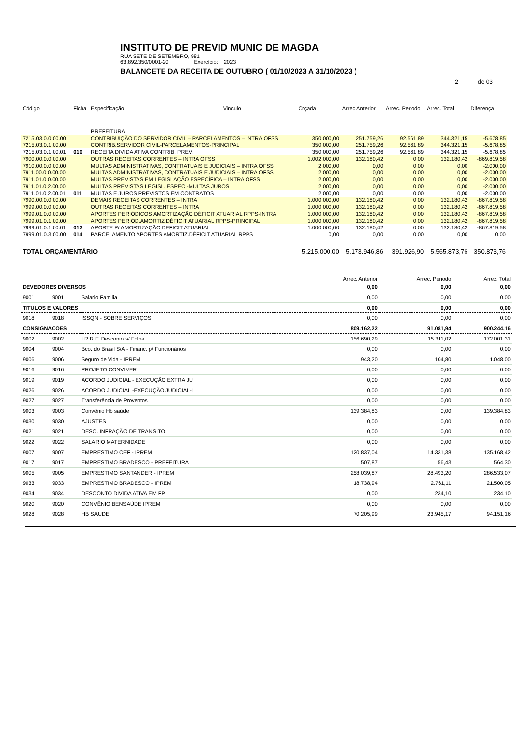INSTITUTO DE PREVID MUNIC DE MAGDA
RUA SETE DE SETEMBRO, 981
63.892.350/0001-20 Exercício: 2023
BALANCETE DA RECEITA DE OUTUBRO ( 01/10/2023 A 31/10/2023 )
2 de 03
| Código | Ficha | Especificação | Vinculo | Orçada | Arrec.Anterior | Arrec. Periodo | Arrec. Total | Diferença |
| --- | --- | --- | --- | --- | --- | --- | --- | --- |
| | | PREFEITURA | | | | | | |
| 7215.03.0.0.00.00 | | CONTRIBUIÇÃO DO SERVIDOR CIVIL – PARCELAMENTOS – INTRA OFSS | | 350.000,00 | 251.759,26 | 92.561,89 | 344.321,15 | -5.678,85 |
| 7215.03.0.1.00.00 | | CONTRIB.SERVIDOR CIVIL-PARCELAMENTOS-PRINCIPAL | | 350.000,00 | 251.759,26 | 92.561,89 | 344.321,15 | -5.678,85 |
| 7215.03.0.1.00.01 | 010 | RECEITA DIVIDA ATIVA CONTRIB. PREV. | | 350.000,00 | 251.759,26 | 92.561,89 | 344.321,15 | -5.678,85 |
| 7900.00.0.0.00.00 | | OUTRAS RECEITAS CORRENTES – INTRA OFSS | | 1.002.000,00 | 132.180,42 | 0,00 | 132.180,42 | -869.819,58 |
| 7910.00.0.0.00.00 | | MULTAS ADMINISTRATIVAS, CONTRATUAIS E JUDICIAIS – INTRA OFSS | | 2.000,00 | 0,00 | 0,00 | 0,00 | -2.000,00 |
| 7911.00.0.0.00.00 | | MULTAS ADMINISTRATIVAS, CONTRATUAIS E JUDICIAIS – INTRA OFSS | | 2.000,00 | 0,00 | 0,00 | 0,00 | -2.000,00 |
| 7911.01.0.0.00.00 | | MULTAS PREVISTAS EM LEGISLAÇÃO ESPECÍFICA – INTRA OFSS | | 2.000,00 | 0,00 | 0,00 | 0,00 | -2.000,00 |
| 7911.01.0.2.00.00 | | MULTAS PREVISTAS LEGISL. ESPEC.-MULTAS JUROS | | 2.000,00 | 0,00 | 0,00 | 0,00 | -2.000,00 |
| 7911.01.0.2.00.01 | 011 | MULTAS E JUROS PREVISTOS EM CONTRATOS | | 2.000,00 | 0,00 | 0,00 | 0,00 | -2.000,00 |
| 7990.00.0.0.00.00 | | DEMAIS RECEITAS CORRENTES – INTRA | | 1.000.000,00 | 132.180,42 | 0,00 | 132.180,42 | -867.819,58 |
| 7999.00.0.0.00.00 | | OUTRAS RECEITAS CORRENTES – INTRA | | 1.000.000,00 | 132.180,42 | 0,00 | 132.180,42 | -867.819,58 |
| 7999.01.0.0.00.00 | | APORTES PERIÓDICOS AMORTIZAÇÃO DÉFICIT ATUARIAL RPPS-INTRA | | 1.000.000,00 | 132.180,42 | 0,00 | 132.180,42 | -867.819,58 |
| 7999.01.0.1.00.00 | | APORTES PERIÓD.AMORTIZ.DÉFICIT ATUARIAL RPPS-PRINCIPAL | | 1.000.000,00 | 132.180,42 | 0,00 | 132.180,42 | -867.819,58 |
| 7999.01.0.1.00.01 | 012 | APORTE P/ AMORTIZAÇÃO DEFICIT ATUARIAL | | 1.000.000,00 | 132.180,42 | 0,00 | 132.180,42 | -867.819,58 |
| 7999.01.0.3.00.00 | 014 | PARCELAMENTO APORTES AMORTIZ.DÉFICIT ATUARIAL RPPS | | 0,00 | 0,00 | 0,00 | 0,00 | 0,00 |
| TOTAL ORÇAMENTÁRIO | | | | 5.215.000,00 | 5.173.946,86 | 391.926,90 | 5.565.873,76 | 350.873,76 |
| | | | Arrec. Anterior | Arrec. Periodo | Arrec. Total |
| --- | --- | --- | --- | --- | --- |
| DEVEDORES DIVERSOS | | | 0,00 | 0,00 | 0,00 |
| 9001 | 9001 | Salario Familia | 0,00 | 0,00 | 0,00 |
| TITULOS E VALORES | | | 0,00 | 0,00 | 0,00 |
| 9018 | 9018 | ISSQN - SOBRE SERVIÇOS | 0,00 | 0,00 | 0,00 |
| CONSIGNACOES | | | 809.162,22 | 91.081,94 | 900.244,16 |
| 9002 | 9002 | I.R.R.F. Desconto s/ Folha | 156.690,29 | 15.311,02 | 172.001,31 |
| 9004 | 9004 | Bco. do Brasil S/A - Financ. p/ Funcionários | 0,00 | 0,00 | 0,00 |
| 9006 | 9006 | Seguro de Vida - IPREM | 943,20 | 104,80 | 1.048,00 |
| 9016 | 9016 | PROJETO CONVIVER | 0,00 | 0,00 | 0,00 |
| 9019 | 9019 | ACORDO JUDICIAL - EXECUÇÃO EXTRA JU | 0,00 | 0,00 | 0,00 |
| 9026 | 9026 | ACORDO JUDICIAL -EXECUÇÃO JUDICIAL-I | 0,00 | 0,00 | 0,00 |
| 9027 | 9027 | Transferência de Proventos | 0,00 | 0,00 | 0,00 |
| 9003 | 9003 | Convênio Hb saúde | 139.384,83 | 0,00 | 139.384,83 |
| 9030 | 9030 | AJUSTES | 0,00 | 0,00 | 0,00 |
| 9021 | 9021 | DESC. INFRAÇÃO DE TRANSITO | 0,00 | 0,00 | 0,00 |
| 9022 | 9022 | SALARIO MATERNIDADE | 0,00 | 0,00 | 0,00 |
| 9007 | 9007 | EMPRESTIMO CEF - IPREM | 120.837,04 | 14.331,38 | 135.168,42 |
| 9017 | 9017 | EMPRESTIMO BRADESCO - PREFEITURA | 507,87 | 56,43 | 564,30 |
| 9005 | 9005 | EMPRESTIMO SANTANDER - IPREM | 258.039,87 | 28.493,20 | 286.533,07 |
| 9033 | 9033 | EMPRESTIMO BRADESCO - IPREM | 18.738,94 | 2.761,11 | 21.500,05 |
| 9034 | 9034 | DESCONTO DIVIDA ATIVA EM FP | 0,00 | 234,10 | 234,10 |
| 9020 | 9020 | CONVÊNIO BENSAÚDE IPREM | 0,00 | 0,00 | 0,00 |
| 9028 | 9028 | HB SAUDE | 70.205,99 | 23.945,17 | 94.151,16 |